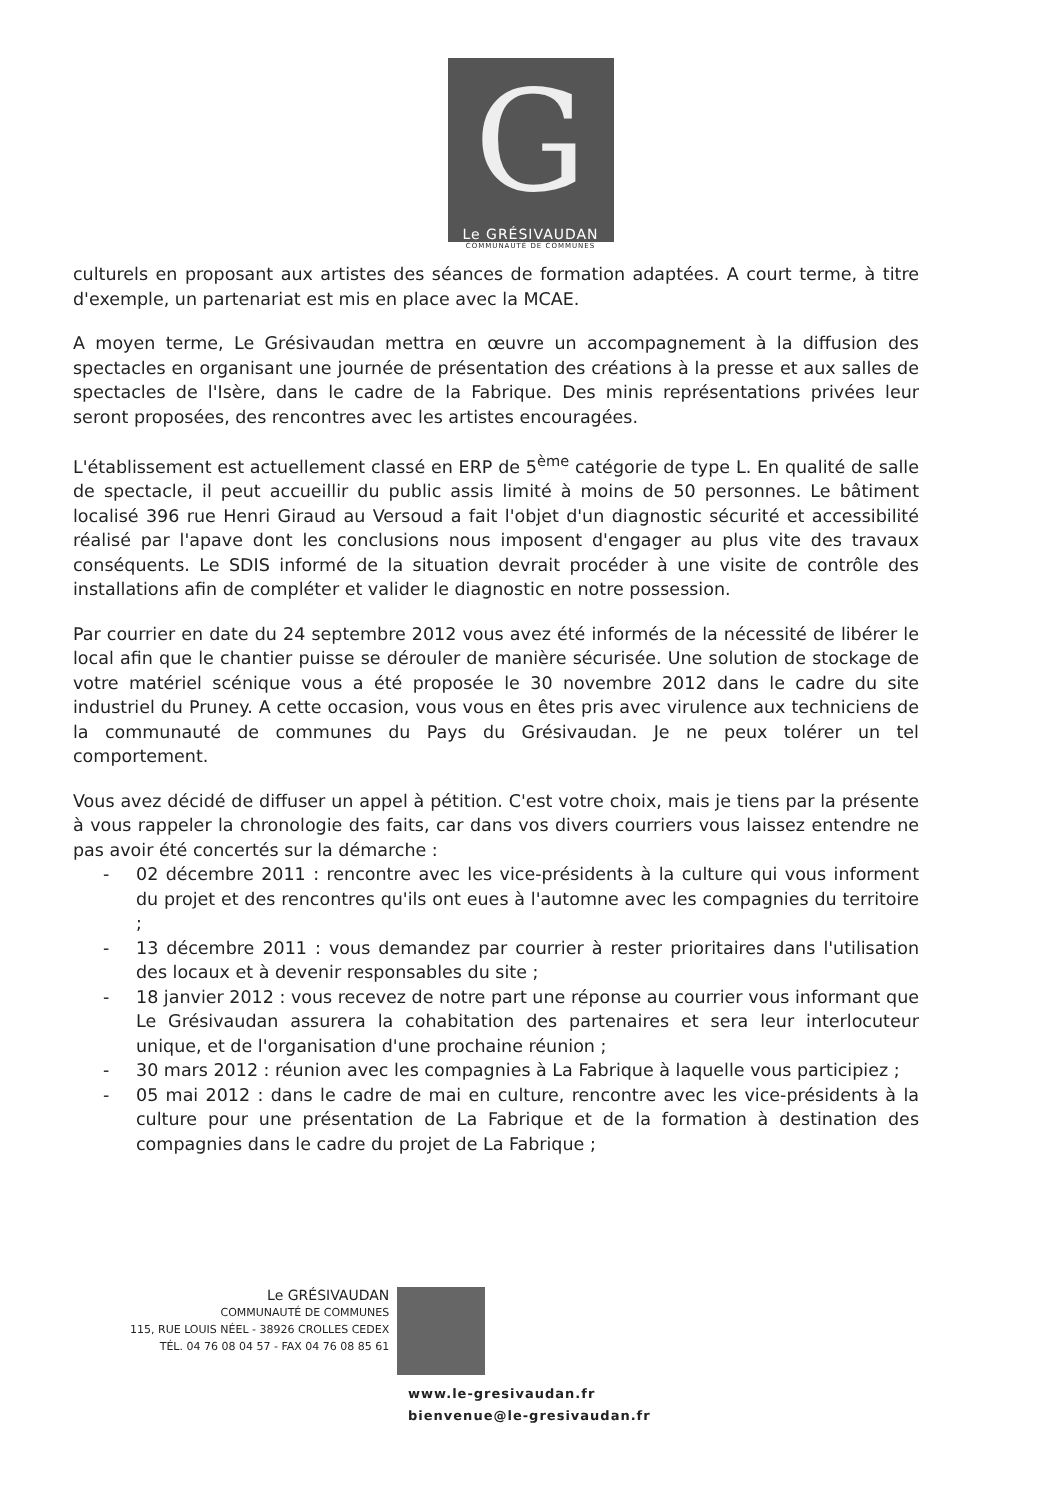G
Le GRÉSIVAUDAN
COMMUNAUTÉ DE COMMUNES
culturels en proposant aux artistes des séances de formation adaptées. A court terme, à titre d'exemple, un partenariat est mis en place avec la MCAE.
A moyen terme, Le Grésivaudan mettra en œuvre un accompagnement à la diffusion des spectacles en organisant une journée de présentation des créations à la presse et aux salles de spectacles de l'Isère, dans le cadre de la Fabrique. Des minis représentations privées leur seront proposées, des rencontres avec les artistes encouragées.
L'établissement est actuellement classé en ERP de 5<sup>ème</sup> catégorie de type L. En qualité de salle de spectacle, il peut accueillir du public assis limité à moins de 50 personnes. Le bâtiment localisé 396 rue Henri Giraud au Versoud a fait l'objet d'un diagnostic sécurité et accessibilité réalisé par l'apave dont les conclusions nous imposent d'engager au plus vite des travaux conséquents. Le SDIS informé de la situation devrait procéder à une visite de contrôle des installations afin de compléter et valider le diagnostic en notre possession.
Par courrier en date du 24 septembre 2012 vous avez été informés de la nécessité de libérer le local afin que le chantier puisse se dérouler de manière sécurisée. Une solution de stockage de votre matériel scénique vous a été proposée le 30 novembre 2012 dans le cadre du site industriel du Pruney. A cette occasion, vous vous en êtes pris avec virulence aux techniciens de la communauté de communes du Pays du Grésivaudan. Je ne peux tolérer un tel comportement.
Vous avez décidé de diffuser un appel à pétition. C'est votre choix, mais je tiens par la présente à vous rappeler la chronologie des faits, car dans vos divers courriers vous laissez entendre ne pas avoir été concertés sur la démarche :
- 02 décembre 2011 : rencontre avec les vice-présidents à la culture qui vous informent du projet et des rencontres qu'ils ont eues à l'automne avec les compagnies du territoire ;
- 13 décembre 2011 : vous demandez par courrier à rester prioritaires dans l'utilisation des locaux et à devenir responsables du site ;
- 18 janvier 2012 : vous recevez de notre part une réponse au courrier vous informant que Le Grésivaudan assurera la cohabitation des partenaires et sera leur interlocuteur unique, et de l'organisation d'une prochaine réunion ;
- 30 mars 2012 : réunion avec les compagnies à La Fabrique à laquelle vous participiez ;
- 05 mai 2012 : dans le cadre de mai en culture, rencontre avec les vice-présidents à la culture pour une présentation de La Fabrique et de la formation à destination des compagnies dans le cadre du projet de La Fabrique ;
Le GRÉSIVAUDAN
COMMUNAUTÉ DE COMMUNES
115, RUE LOUIS NÉEL - 38926 CROLLES CEDEX
TÉL. 04 76 08 04 57 - FAX 04 76 08 85 61
www.le-gresivaudan.fr
bienvenue@le-gresivaudan.fr